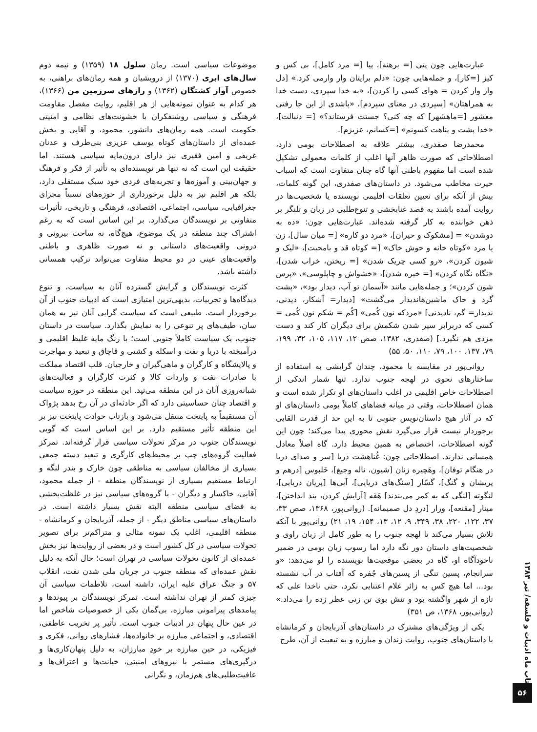عبارت‌هایی چون پتی [= برهنه]، پیا [= مرد کامل]، بی کس و کیز [=کار]، و جمله‌هایی چون: «دلم برایتان وار وارمی کرد.» [دل وار وار کردن = هوای کسی را کردن]، «به خدا سپردی، دست خدا به همراهتان» [سپردی در معنای سپردم]، «پاشدی از این جا رفتی معشور [=ماهشهر] که چه کنی؟ جستت فرستاند؟» [= دنبالت]، «خدا پشت و پناهت کسونم» [=کسانم، عزیزم].
محمدرضا صفدری، بیشتر علاقه به اصطلاحات بومی دارد، اصطلاحاتی که صورت ظاهر آنها اغلب از کلمات معمولی تشکیل شده است اما مفهوم باطنی آنها گاه چنان متفاوت است که اسباب حیرت مخاطب می‌شود. در داستان‌های صفدری، این گونه کلمات، بیش از آنکه برای تعیین تعلقات اقلیمی نویسنده یا شخصیت‌ها در روایت آمده باشند به قصد غنابخشی و تنوع‌طلبی در زبان و تلنگر بر ذهن خواننده به کار گرفته شده‌اند. عبارت‌هایی چون: «ده به دوشدن» = [مشکوک و حیران]، «مرد دو کاره» [= میان سال]، زن یا مرد «کوتاه خانه و خوش خاک» [= کوتاه قد و بامحبت]، «لیک و شیون کردن»، «رو کسی چریک شدن» [= ریختن، خراب شدن]، «نگاه نگاه کردن» [= خیره شدن]، «خشواش و چاپلوسی»، «پرس شون کردن»؛ و جمله‌هایی مانند «آسمان تو آب، دیدار بود»، «پشت گرد و خاک ماشین‌هاندیدار می‌گشت» [دیدار= آشکار، دیدنی، ندیدار= گم، نادیدنی] «مردکه نون کُمی» [کُم = شکم نون کُمی = کسی که دربرابر سیر شدن شکمش برای دیگران کار کند و دست مزدی هم نگیرد.] (صفدری، ۱۳۸۲، صص ۱۲، ۱۱۷، ۱۰۵، ۳۲، ۱۹۹، ۷۹، ۱۳۷، ۱۰۰، ۷۹، ۱۱۰، ۵۰، ۵۵)
روانی‌پور در مقایسه با محمود، چندان گرایشی به استفاده از ساختارهای نحوی در لهجه جنوب ندارد. تنها شمار اندکی از اصطلاحات خاص اقلیمی در اغلب داستان‌های او تکرار شده است و همان اصطلاحات، وقتی در میانه فضاهای کاملاً بومی داستان‌های او که در آثار هیچ داستان‌نویس جنوبی تا به این حد از قدرت القایی برخوردار نیست قرار می‌گیرد نقش محوری پیدا می‌کند؛ چون این گونه اصطلاحات، اختصاص به همین محیط دارد. گاه اصلاً معادل همسانی ندارند. اصطلاحاتی چون: غُناهشت دریا [سر و صدای دریا در هنگام توفان]، وهَچیره زنان [شیون، ناله وجیغ]، خَلبوس [درهم و پریشان و گنگ]، گَسّار [سنگ‌های دریایی]، آبی‌ها [پریان دریایی]، لنگوته [لنگی که به کمر می‌بندند] هَفَه [آرایش کردن، بند انداختن]، مینار [مقنعه]، ورار [دردِ دل صمیمانه]. (روانی‌پور، ۱۳۶۸، صص ۳۳، ۳۷، ۱۲۲، ۲۲۰، ۳۸، ۳۴۹، ۹، ۱۲، ۱۳، ۱۵۴، ۱۹، ۲۱) روانی‌پور با آنکه تلاش بسیار می‌کند تا لهجه جنوب را به طور کامل از زبان راوی و شخصیت‌های داستان دور نگه دارد اما رسوب زبان بومی در ضمیر ناخودآگاه او، گاه در بعضی موقعیت‌ها نویسنده را لو می‌دهد: «و سرانجام، پسین تنگی از پسین‌های جُفره که آفتاب در آب نشسته بود... اما هیچ کس به زائر غلام اعتنایی نکرد، حتی ناخدا علی که تازه از شهر واگشته بود و تنش بوی تن زنی عطر زده را می‌داد.» (روانی‌پور، ۱۳۶۸، ص ۳۵۱)
یکی از ویژگی‌های مشترک در داستان‌های آذربایجان و کرمانشاه با داستان‌های جنوب، روایت زندان و مبارزه و به تبعیت از آن، طرح
موضوعات سیاسی است. رمان سلول ۱۸ (۱۳۵۹) و نیمه دوم سال‌های ابری (۱۳۷۰) از درویشیان و همه رمان‌های براهنی، به خصوص آواز کشتگان (۱۳۶۲) و رازهای سرزمین من (۱۳۶۶)، هر کدام به عنوان نمونه‌هایی از هر اقلیم، روایت مفصل مقاومت فرهنگی و سیاسی روشنفکران با خشونت‌های نظامی و امنیتی حکومت است. همه رمان‌های دانشور، محمود، و آقایی و بخش عمده‌ای از داستان‌های کوتاه یوسف عزیزی بنی‌طرف و عدنان غریفی و امین فقیری نیز دارای درون‌مایه سیاسی هستند. اما حقیقت این است که نه تنها هر نویسنده‌ای به تأثیر از فکر و فرهنگ و جهان‌بینی و آموزه‌ها و تجربه‌های فردی خود سبک مستقلی دارد، بلکه هر اقلیم نیز به دلیل برخورداری از حوزه‌های نسبتاً مجزای جغرافیایی، سیاسی، اجتماعی، اقتصادی، فرهنگی و تاریخی، تأثیرات متفاوتی بر نویسندگان می‌گذارد. بر این اساس است که به رغم اشتراک چند منطقه در یک موضوع، هیچ‌گاه، نه ساحت بیرونی و درونی واقعیت‌های داستانی و نه صورت ظاهری و باطنی واقعیت‌های عینی در دو محیط متفاوت می‌تواند ترکیب همسانی داشته باشد.
کثرت نویسندگان و گرایش گسترده آنان به سیاست، و تنوع دیدگاه‌ها و تجربیات، بدیهی‌ترین امتیازی است که ادبیات جنوب از آن برخوردار است. طبیعی است که سیاست گرایی آنان نیز به همان سان، طیف‌های پر تنوعی را به نمایش بگذارد. سیاست در داستان جنوب، یک سیاست کاملاً جنوبی است؛ با رنگ مایه غلیظ اقلیمی و درآمیخته با دریا و نفت و اسکله و کشتی و قاچاق و تبعید و مهاجرت و پالایشگاه و کارگران و ماهی‌گیران و خارجیان. قلب اقتصاد مملکت با صادرات نفت و واردات کالا و کثرت کارگران و فعالیت‌های شبانه‌روزی آنان در این منطقه می‌تپد. این منطقه در حوزه سیاست و اقتصاد چنان حساسیتی دارد که اگر حادثه‌ای در آن رخ بدهد پژواک آن مستقیماً به پایتخت منتقل می‌شود و بازتاب حوادث پایتخت نیز بر این منطقه تأثیر مستقیم دارد. بر این اساس است که گویی نویسندگان جنوب در مرکز تحولات سیاسی قرار گرفته‌اند. تمرکز فعالیت گروه‌های چپ بر محیط‌های کارگری و تبعید دسته جمعی بسیاری از مخالفان سیاسی به مناطقی چون خارک و بندر لنگه و ارتباط مستقیم بسیاری از نویسندگان منطقه - از جمله محمود، آقایی، خاکسار و دیگران - با گروه‌های سیاسی نیز در غلظت‌بخشی به فضای سیاسی منطقه البته نقش بسیار داشته است. در داستان‌های سیاسی مناطق دیگر - از جمله، آذربایجان و کرمانشاه - منطقه اقلیمی، اغلب یک نمونه مثالی و متراکم‌تر برای تصویر تحولات سیاسی در کل کشور است و در بعضی از روایت‌ها نیز بخش عمده‌ای از کانون تحولات سیاسی در تهران است؛ حال آنکه به دلیل نقش عمده‌ای که منطقه جنوب در جریان ملی شدن نفت، انقلاب ۵۷ و جنگ عراق علیه ایران، داشته است، تلاطمات سیاسی آن چیزی کمتر از تهران نداشته است. تمرکز نویسندگان بر پیوندها و پیامدهای پیرامونی مبارزه، بی‌گمان یکی از خصوصیات شاخص اما در عین حال پنهان در ادبیات جنوب است. تأثیر پر تخریب عاطفی، اقتصادی، و اجتماعی مبارزه بر خانواده‌ها، فشارهای روانی، فکری و فیزیکی، در حین مبارزه بر خودِ مبارزان، به دلیل پنهان‌کاری‌ها و درگیری‌های مستمر با نیروهای امنیتی، خیانت‌ها و اعتراف‌ها و عافیت‌طلبی‌های هم‌زمان، و نگرانی
کتاب ماه ادبیات و فلسفه/ تیر ۱۳۸۴
۵۶